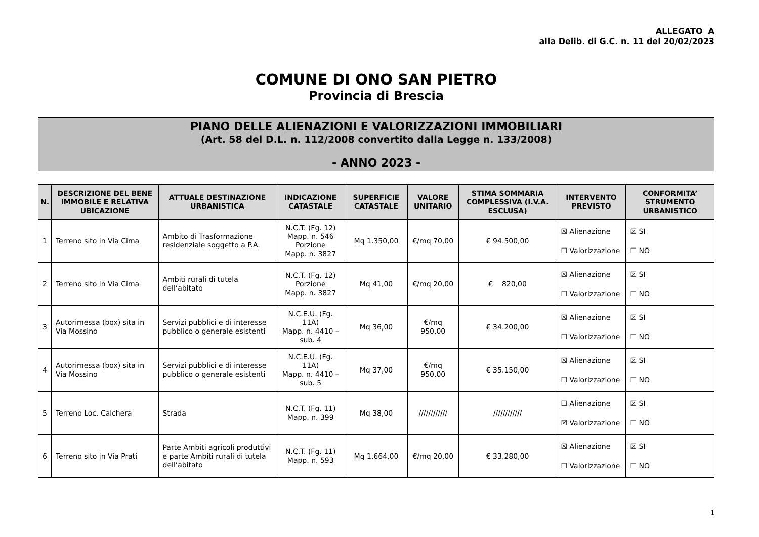ALLEGATO A
alla Delib. di G.C. n. 11 del 20/02/2023
COMUNE DI ONO SAN PIETRO
Provincia di Brescia
PIANO DELLE ALIENAZIONI E VALORIZZAZIONI IMMOBILIARI
(Art. 58 del D.L. n. 112/2008 convertito dalla Legge n. 133/2008)
- ANNO 2023 -
| N. | DESCRIZIONE DEL BENE IMMOBILE E RELATIVA UBICAZIONE | ATTUALE DESTINAZIONE URBANISTICA | INDICAZIONE CATASTALE | SUPERFICIE CATASTALE | VALORE UNITARIO | STIMA SOMMARIA COMPLESSIVA (I.V.A. ESCLUSA) | INTERVENTO PREVISTO | CONFORMITA’ STRUMENTO URBANISTICO |
| --- | --- | --- | --- | --- | --- | --- | --- | --- |
| 1 | Terreno sito in Via Cima | Ambito di Trasformazione residenziale soggetto a P.A. | N.C.T. (Fg. 12) Mapp. n. 546 Porzione Mapp. n. 3827 | Mq 1.350,00 | €/mq 70,00 | € 94.500,00 | ☒ Alienazione ☐ Valorizzazione | ☒ SI ☐ NO |
| 2 | Terreno sito in Via Cima | Ambiti rurali di tutela dell’abitato | N.C.T. (Fg. 12) Porzione Mapp. n. 3827 | Mq 41,00 | €/mq 20,00 | € 820,00 | ☒ Alienazione ☐ Valorizzazione | ☒ SI ☐ NO |
| 3 | Autorimessa (box) sita in Via Mossino | Servizi pubblici e di interesse pubblico o generale esistenti | N.C.E.U. (Fg. 11A) Mapp. n. 4410 – sub. 4 | Mq 36,00 | €/mq 950,00 | € 34.200,00 | ☒ Alienazione ☐ Valorizzazione | ☒ SI ☐ NO |
| 4 | Autorimessa (box) sita in Via Mossino | Servizi pubblici e di interesse pubblico o generale esistenti | N.C.E.U. (Fg. 11A) Mapp. n. 4410 – sub. 5 | Mq 37,00 | €/mq 950,00 | € 35.150,00 | ☒ Alienazione ☐ Valorizzazione | ☒ SI ☐ NO |
| 5 | Terreno Loc. Calchera | Strada | N.C.T. (Fg. 11) Mapp. n. 399 | Mq 38,00 | //////////// | //////////// | ☐ Alienazione ☒ Valorizzazione | ☒ SI ☐ NO |
| 6 | Terreno sito in Via Prati | Parte Ambiti agricoli produttivi e parte Ambiti rurali di tutela dell’abitato | N.C.T. (Fg. 11) Mapp. n. 593 | Mq 1.664,00 | €/mq 20,00 | € 33.280,00 | ☒ Alienazione ☐ Valorizzazione | ☒ SI ☐ NO |
1